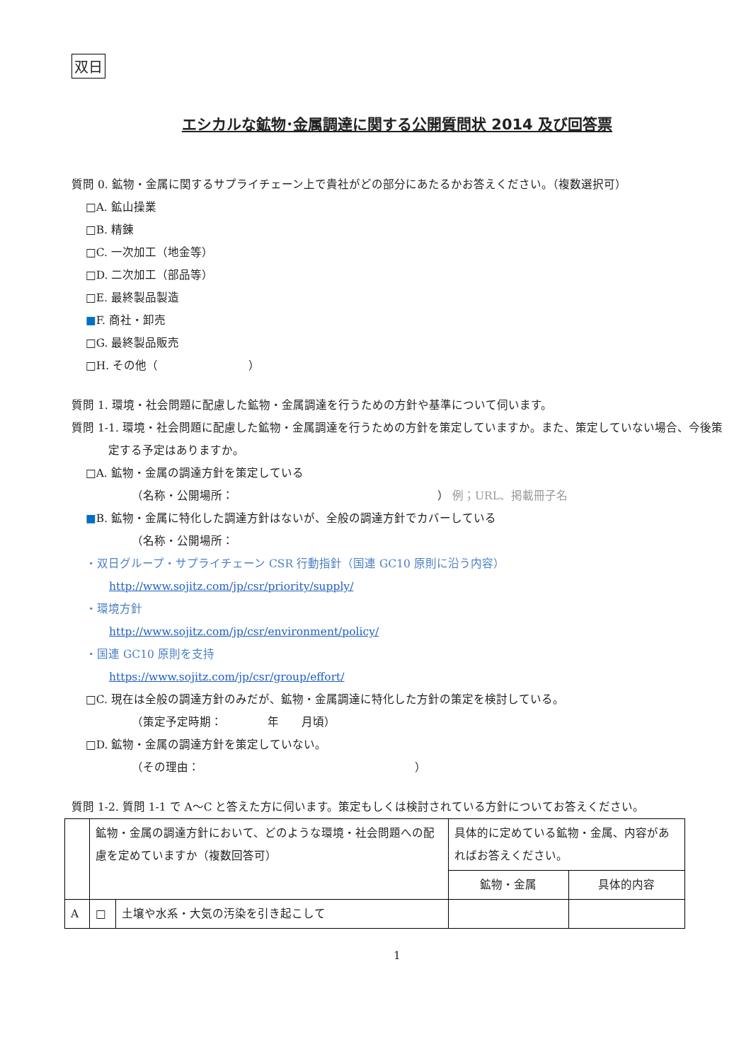双日
エシカルな鉱物･金属調達に関する公開質問状 2014 及び回答票
質問 0. 鉱物・金属に関するサプライチェーン上で貴社がどの部分にあたるかお答えください。（複数選択可）
□A. 鉱山操業
□B. 精錬
□C. 一次加工（地金等）
□D. 二次加工（部品等）
□E. 最終製品製造
■F. 商社・卸売
□G. 最終製品販売
□H. その他（　　　　　　　　）
質問 1. 環境・社会問題に配慮した鉱物・金属調達を行うための方針や基準について伺います。
質問 1-1. 環境・社会問題に配慮した鉱物・金属調達を行うための方針を策定していますか。また、策定していない場合、今後策定する予定はありますか。
□A. 鉱物・金属の調達方針を策定している
（名称・公開場所：　　　　　　　　　　　　　　　　　　） 例；URL、掲載冊子名
■B. 鉱物・金属に特化した調達方針はないが、全般の調達方針でカバーしている
（名称・公開場所：
・双日グループ・サプライチェーン CSR 行動指針（国連 GC10 原則に沿う内容）
http://www.sojitz.com/jp/csr/priority/supply/
・環境方針
http://www.sojitz.com/jp/csr/environment/policy/
・国連 GC10 原則を支持
https://www.sojitz.com/jp/csr/group/effort/
□C. 現在は全般の調達方針のみだが、鉱物・金属調達に特化した方針の策定を検討している。
（策定予定時期：　　　　年　　月頃）
□D. 鉱物・金属の調達方針を策定していない。
（その理由：　　　　　　　　　　　　　　　　　　　）
質問 1-2. 質問 1-1 で A～C と答えた方に伺います。策定もしくは検討されている方針についてお答えください。
| | 鉱物・金属の調達方針において、どのような環境・社会問題への配慮を定めていますか（複数回答可） | | 具体的に定めている鉱物・金属、内容があればお答えください。 | |
| | | | 鉱物・金属 | 具体的内容 |
| A | □ | 土壌や水系・大気の汚染を引き起こして | | |
1